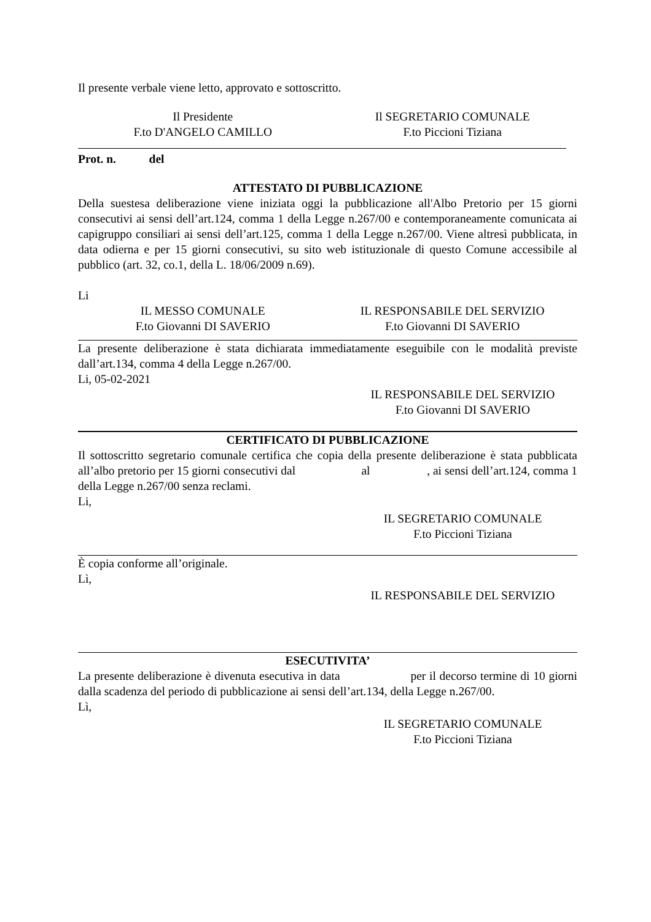Il presente verbale viene letto, approvato e sottoscritto.
Il Presidente
F.to D'ANGELO CAMILLO
Il SEGRETARIO COMUNALE
F.to Piccioni Tiziana
Prot. n. del
ATTESTATO DI PUBBLICAZIONE
Della suestesa deliberazione viene iniziata oggi la pubblicazione all'Albo Pretorio per 15 giorni consecutivi ai sensi dell’art.124, comma 1 della Legge n.267/00 e contemporaneamente comunicata ai capigruppo consiliari ai sensi dell’art.125, comma 1 della Legge n.267/00. Viene altresì pubblicata, in data odierna e per 15 giorni consecutivi, su sito web istituzionale di questo Comune accessibile al pubblico (art. 32, co.1, della L. 18/06/2009 n.69).
Li
IL MESSO COMUNALE
F.to Giovanni DI SAVERIO
IL RESPONSABILE DEL SERVIZIO
F.to Giovanni DI SAVERIO
La presente deliberazione è stata dichiarata immediatamente eseguibile con le modalità previste dall’art.134, comma 4 della Legge n.267/00.
Li, 05-02-2021
IL RESPONSABILE DEL SERVIZIO
F.to Giovanni DI SAVERIO
CERTIFICATO DI PUBBLICAZIONE
Il sottoscritto segretario comunale certifica che copia della presente deliberazione è stata pubblicata all’albo pretorio per 15 giorni consecutivi dal al , ai sensi dell’art.124, comma 1 della Legge n.267/00 senza reclami.
Li,
IL SEGRETARIO COMUNALE
F.to Piccioni Tiziana
È copia conforme all’originale.
Lì,
IL RESPONSABILE DEL SERVIZIO
ESECUTIVITA’
La presente deliberazione è divenuta esecutiva in data per il decorso termine di 10 giorni dalla scadenza del periodo di pubblicazione ai sensi dell’art.134, della Legge n.267/00.
Lì,
IL SEGRETARIO COMUNALE
F.to Piccioni Tiziana